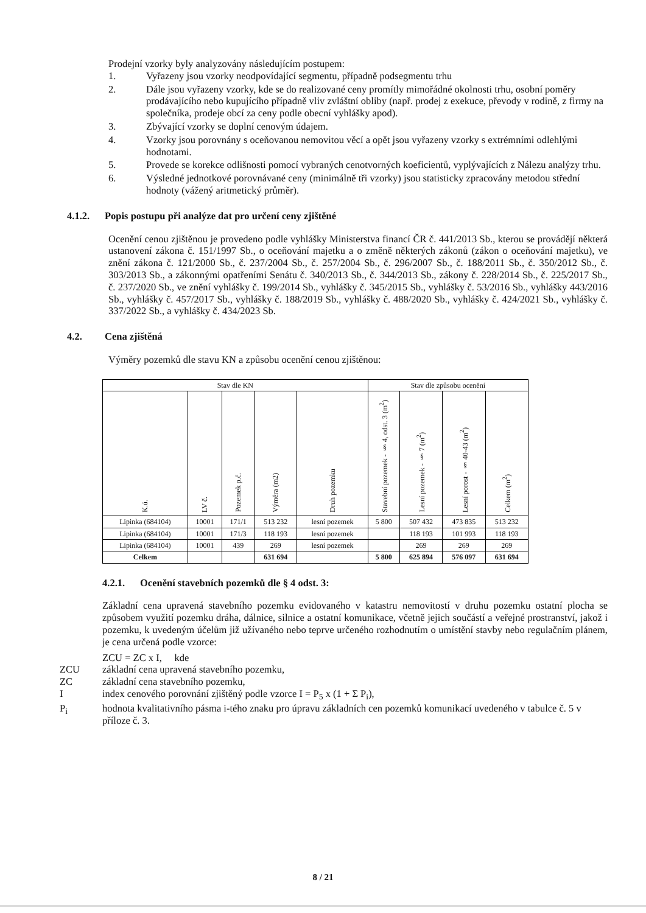Prodejní vzorky byly analyzovány následujícím postupem:
1. Vyřazeny jsou vzorky neodpovídající segmentu, případně podsegmentu trhu
2. Dále jsou vyřazeny vzorky, kde se do realizované ceny promítly mimořádné okolnosti trhu, osobní poměry prodávajícího nebo kupujícího případně vliv zvláštní obliby (např. prodej z exekuce, převody v rodině, z firmy na společníka, prodeje obcí za ceny podle obecní vyhlášky apod).
3. Zbývající vzorky se doplní cenovým údajem.
4. Vzorky jsou porovnány s oceňovanou nemovitou věcí a opět jsou vyřazeny vzorky s extrémními odlehlými hodnotami.
5. Provede se korekce odlišnosti pomocí vybraných cenotvorných koeficientů, vyplývajících z Nálezu analýzy trhu.
6. Výsledné jednotkové porovnávané ceny (minimálně tři vzorky) jsou statisticky zpracovány metodou střední hodnoty (vážený aritmetický průměr).
4.1.2. Popis postupu při analýze dat pro určení ceny zjištěné
Ocenění cenou zjištěnou je provedeno podle vyhlášky Ministerstva financí ČR č. 441/2013 Sb., kterou se provádějí některá ustanovení zákona č. 151/1997 Sb., o oceňování majetku a o změně některých zákonů (zákon o oceňování majetku), ve znění zákona č. 121/2000 Sb., č. 237/2004 Sb., č. 257/2004 Sb., č. 296/2007 Sb., č. 188/2011 Sb., č. 350/2012 Sb., č. 303/2013 Sb., a zákonnými opatřeními Senátu č. 340/2013 Sb., č. 344/2013 Sb., zákony č. 228/2014 Sb., č. 225/2017 Sb., č. 237/2020 Sb., ve znění vyhlášky č. 199/2014 Sb., vyhlášky č. 345/2015 Sb., vyhlášky č. 53/2016 Sb., vyhlášky 443/2016 Sb., vyhlášky č. 457/2017 Sb., vyhlášky č. 188/2019 Sb., vyhlášky č. 488/2020 Sb., vyhlášky č. 424/2021 Sb., vyhlášky č. 337/2022 Sb., a vyhlášky č. 434/2023 Sb.
4.2. Cena zjištěná
Výměry pozemků dle stavu KN a způsobu ocenění cenou zjištěnou:
| Stav dle KN | | | | | Stav dle způsobu ocenění | | | |
| --- | --- | --- | --- | --- | --- | --- | --- | --- |
| K.ú. | LV č. | Pozemek p.č. | Výměra (m2) | Druh pozemku | Stavební pozemek - § 4, odst. 3 (m<sup>2</sup>) | Lesní pozemek - § 7 (m<sup>2</sup>) | Lesní porost - § 40-43 (m<sup>2</sup>) | Celkem (m<sup>2</sup>) |
| Lipinka (684104) | 10001 | 171/1 | 513 232 | lesní pozemek | 5 800 | 507 432 | 473 835 | 513 232 |
| Lipinka (684104) | 10001 | 171/3 | 118 193 | lesní pozemek | | 118 193 | 101 993 | 118 193 |
| Lipinka (684104) | 10001 | 439 | 269 | lesní pozemek | | 269 | 269 | 269 |
| Celkem | | | 631 694 | | 5 800 | 625 894 | 576 097 | 631 694 |
4.2.1. Ocenění stavebních pozemků dle § 4 odst. 3:
Základní cena upravená stavebního pozemku evidovaného v katastru nemovitostí v druhu pozemku ostatní plocha se způsobem využití pozemku dráha, dálnice, silnice a ostatní komunikace, včetně jejich součástí a veřejné prostranství, jakož i pozemku, k uvedeným účelům již užívaného nebo teprve určeného rozhodnutím o umístění stavby nebo regulačním plánem, je cena určená podle vzorce:
ZCU = ZC x I, kde
ZCU základní cena upravená stavebního pozemku,
ZC základní cena stavebního pozemku,
Iindex cenového porovnání zjištěný podle vzorce I = P<sub>5</sub> x (1 + Σ P<sub>i</sub>),
P<sub>i</sub> hodnota kvalitativního pásma i-tého znaku pro úpravu základních cen pozemků komunikací uvedeného v tabulce č. 5 v příloze č. 3.
8 / 21